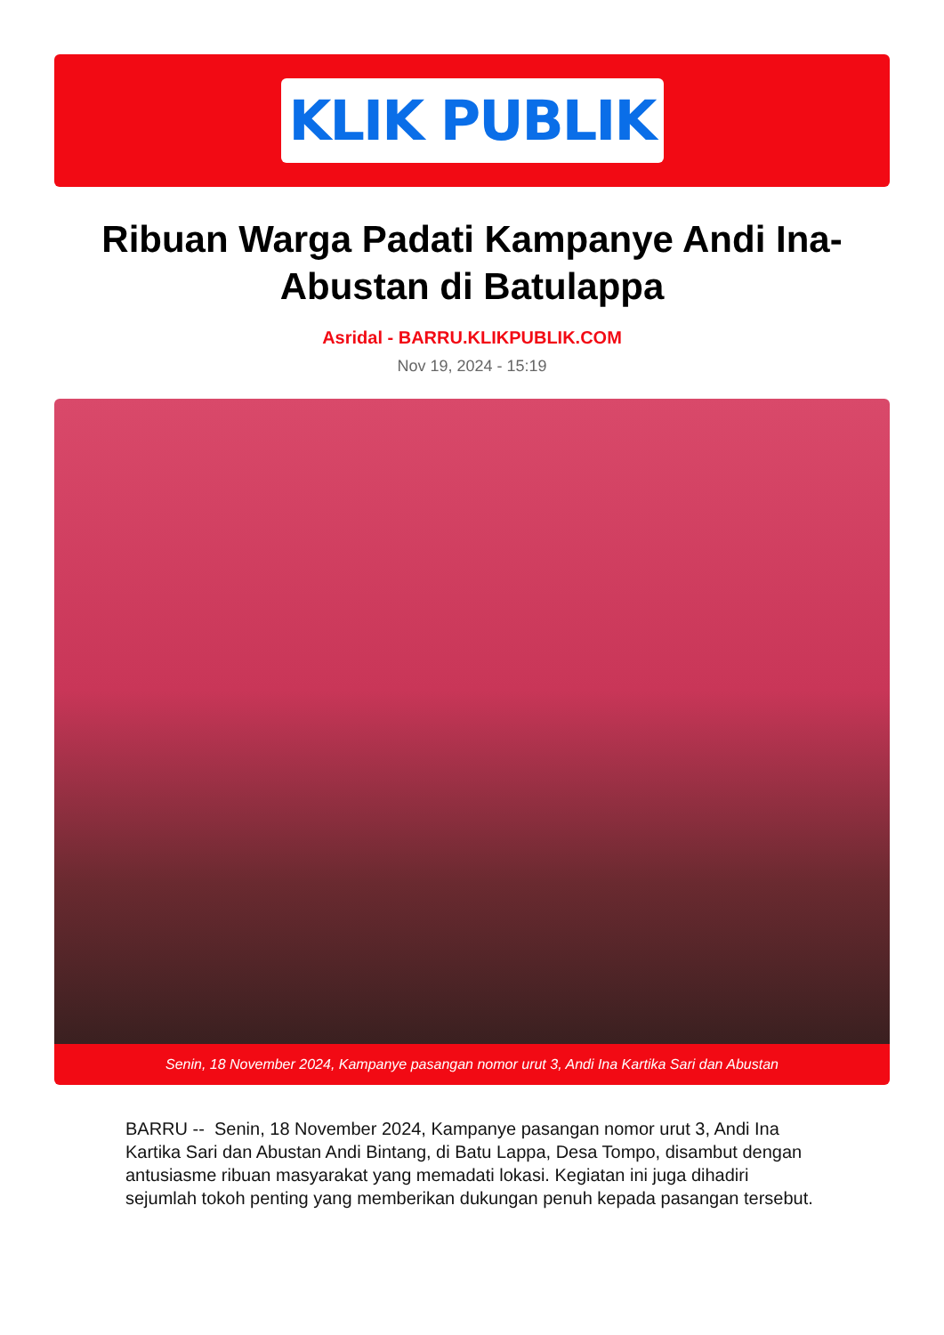KLIK PUBLIK
Ribuan Warga Padati Kampanye Andi Ina-Abustan di Batulappa
Asridal - BARRU.KLIKPUBLIK.COM
Nov 19, 2024 - 15:19
Senin, 18 November 2024, Kampanye pasangan nomor urut 3, Andi Ina Kartika Sari dan Abustan
BARRU -- Senin, 18 November 2024, Kampanye pasangan nomor urut 3, Andi Ina Kartika Sari dan Abustan Andi Bintang, di Batu Lappa, Desa Tompo, disambut dengan antusiasme ribuan masyarakat yang memadati lokasi. Kegiatan ini juga dihadiri sejumlah tokoh penting yang memberikan dukungan penuh kepada pasangan tersebut.